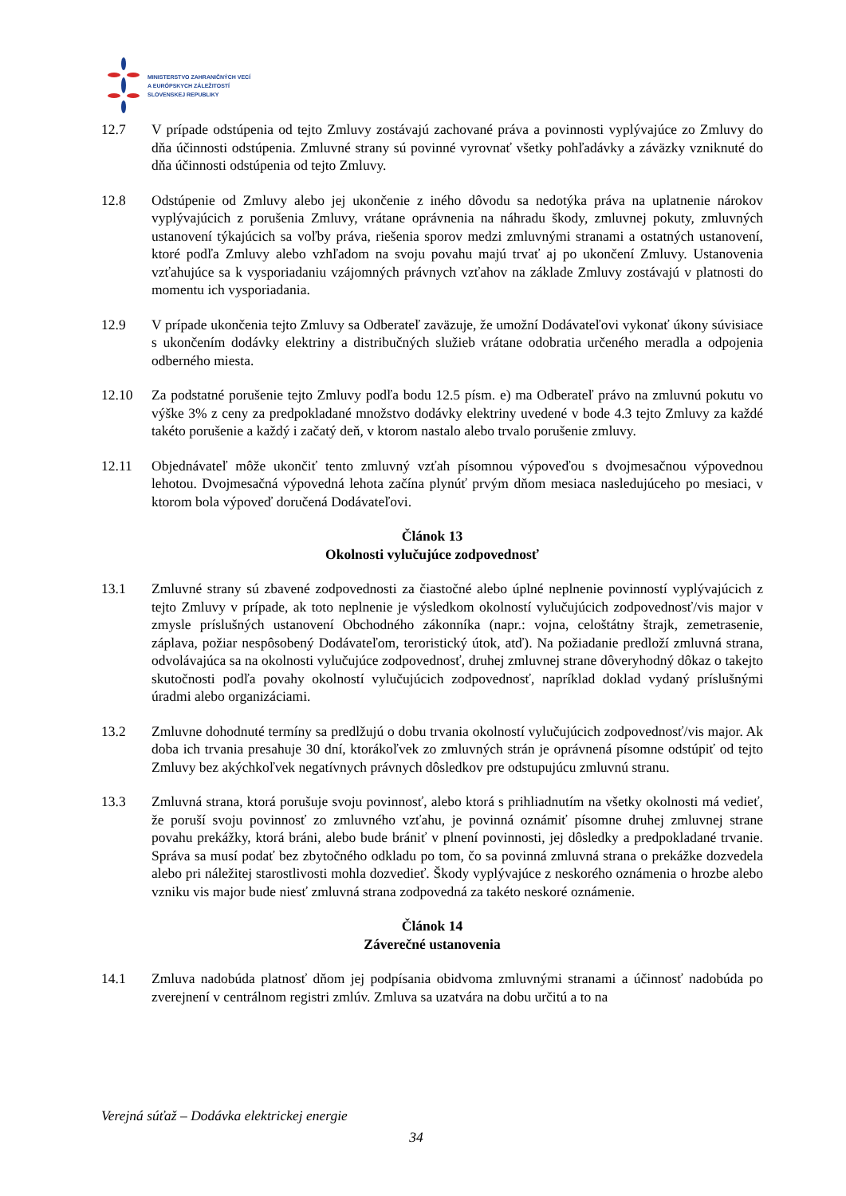MINISTERSTVO ZAHRANIČNÝCH VECÍ
A EURÓPSKYCH ZÁLEŽITOSTÍ
SLOVENSKEJ REPUBLIKY
12.7 V prípade odstúpenia od tejto Zmluvy zostávajú zachované práva a povinnosti vyplývajúce zo Zmluvy do dňa účinnosti odstúpenia. Zmluvné strany sú povinné vyrovnať všetky pohľadávky a záväzky vzniknuté do dňa účinnosti odstúpenia od tejto Zmluvy.
12.8 Odstúpenie od Zmluvy alebo jej ukončenie z iného dôvodu sa nedotýka práva na uplatnenie nárokov vyplývajúcich z porušenia Zmluvy, vrátane oprávnenia na náhradu škody, zmluvnej pokuty, zmluvných ustanovení týkajúcich sa voľby práva, riešenia sporov medzi zmluvnými stranami a ostatných ustanovení, ktoré podľa Zmluvy alebo vzhľadom na svoju povahu majú trvať aj po ukončení Zmluvy. Ustanovenia vzťahujúce sa k vysporiadaniu vzájomných právnych vzťahov na základe Zmluvy zostávajú v platnosti do momentu ich vysporiadania.
12.9 V prípade ukončenia tejto Zmluvy sa Odberateľ zaväzuje, že umožní Dodávateľovi vykonať úkony súvisiace s ukončením dodávky elektriny a distribučných služieb vrátane odobratia určeného meradla a odpojenia odberného miesta.
12.10 Za podstatné porušenie tejto Zmluvy podľa bodu 12.5 písm. e) ma Odberateľ právo na zmluvnú pokutu vo výške 3% z ceny za predpokladané množstvo dodávky elektriny uvedené v bode 4.3 tejto Zmluvy za každé takéto porušenie a každý i začatý deň, v ktorom nastalo alebo trvalo porušenie zmluvy.
12.11 Objednávateľ môže ukončiť tento zmluvný vzťah písomnou výpoveďou s dvojmesačnou výpovednou lehotou. Dvojmesačná výpovedná lehota začína plynúť prvým dňom mesiaca nasledujúceho po mesiaci, v ktorom bola výpoveď doručená Dodávateľovi.
Článok 13
Okolnosti vylučujúce zodpovednosť
13.1 Zmluvné strany sú zbavené zodpovednosti za čiastočné alebo úplné neplnenie povinností vyplývajúcich z tejto Zmluvy v prípade, ak toto neplnenie je výsledkom okolností vylučujúcich zodpovednosť/vis major v zmysle príslušných ustanovení Obchodného zákonníka (napr.: vojna, celoštátny štrajk, zemetrasenie, záplava, požiar nespôsobený Dodávateľom, teroristický útok, atď). Na požiadanie predloží zmluvná strana, odvolávajúca sa na okolnosti vylučujúce zodpovednosť, druhej zmluvnej strane dôveryhodný dôkaz o takejto skutočnosti podľa povahy okolností vylučujúcich zodpovednosť, napríklad doklad vydaný príslušnými úradmi alebo organizáciami.
13.2 Zmluvne dohodnuté termíny sa predlžujú o dobu trvania okolností vylučujúcich zodpovednosť/vis major. Ak doba ich trvania presahuje 30 dní, ktorákoľvek zo zmluvných strán je oprávnená písomne odstúpiť od tejto Zmluvy bez akýchkoľvek negatívnych právnych dôsledkov pre odstupujúcu zmluvnú stranu.
13.3 Zmluvná strana, ktorá porušuje svoju povinnosť, alebo ktorá s prihliadnutím na všetky okolnosti má vedieť, že poruší svoju povinnosť zo zmluvného vzťahu, je povinná oznámiť písomne druhej zmluvnej strane povahu prekážky, ktorá bráni, alebo bude brániť v plnení povinnosti, jej dôsledky a predpokladané trvanie. Správa sa musí podať bez zbytočného odkladu po tom, čo sa povinná zmluvná strana o prekážke dozvedela alebo pri náležitej starostlivosti mohla dozvedieť. Škody vyplývajúce z neskorého oznámenia o hrozbe alebo vzniku vis major bude niesť zmluvná strana zodpovedná za takéto neskoré oznámenie.
Článok 14
Záverečné ustanovenia
14.1 Zmluva nadobúda platnosť dňom jej podpísania obidvoma zmluvnými stranami a účinnosť nadobúda po zverejnení v centrálnom registri zmlúv. Zmluva sa uzatvára na dobu určitú a to na
Verejná súťaž – Dodávka elektrickej energie
34